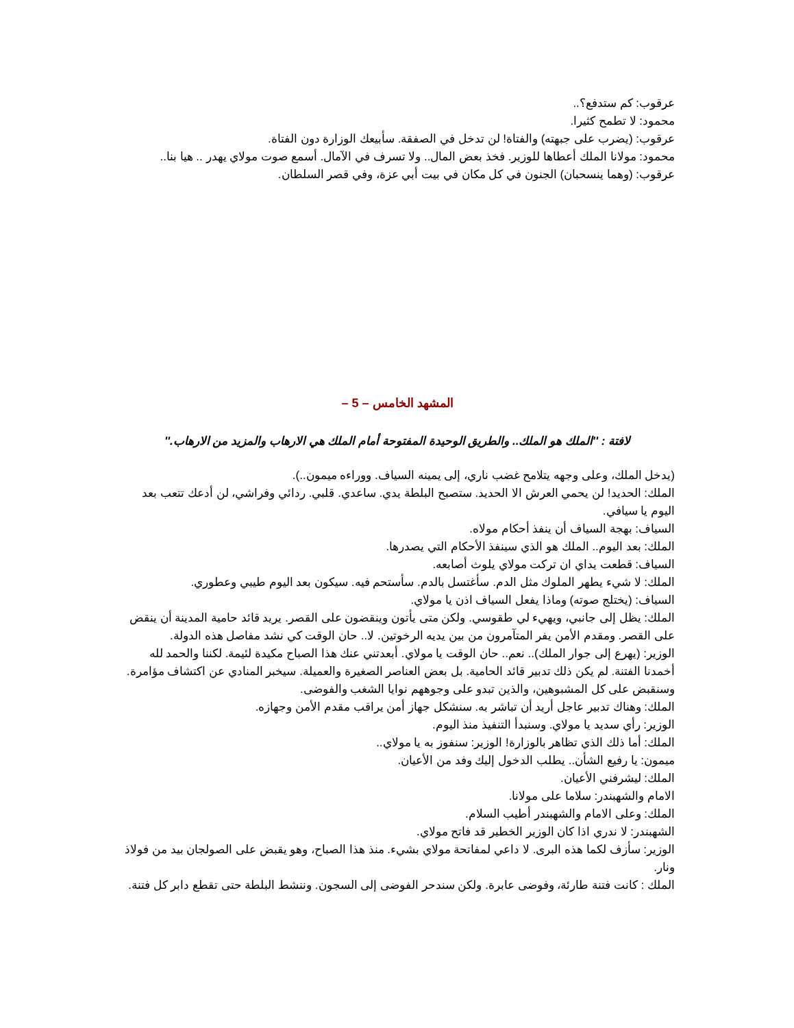عرقوب: كم ستدفع؟..
محمود: لا تطمح كثيرا.
عرقوب: (يضرب على جبهته) والفتاة! لن تدخل في الصفقة. سأبيعك الوزارة دون الفتاة.
محمود: مولانا الملك أعطاها للوزير. فخذ بعض المال.. ولا تسرف في الآمال. أسمع صوت مولاي يهدر .. هيا بنا..
عرقوب: (وهما ينسحبان) الجنون في كل مكان في بيت أبي عزة، وفي قصر السلطان.
المشهد الخامس – 5 –
لافتة : ''الملك هو الملك.. والطريق الوحيدة المفتوحة أمام الملك هي الارهاب والمزيد من الارهاب.''
(يدخل الملك، وعلى وجهه يتلامح غضب ناري، إلى يمينه السياف. ووراءه ميمون..).
الملك: الحديد! لن يحمي العرش الا الحديد. ستصبح البلطة يدي. ساعدي. قلبي. ردائي وفراشي، لن أدعك تتعب بعد اليوم يا سيافي.
السياف: بهجة السياف أن ينفذ أحكام مولاه.
الملك: بعد اليوم.. الملك هو الذي سينفذ الأحكام التي يصدرها.
السياف: قطعت يداي ان تركت مولاي يلوث أصابعه.
الملك: لا شيء يطهر الملوك مثل الدم. سأغتسل بالدم. سأستحم فيه. سيكون بعد اليوم طيبي وعطوري.
السياف: (يختلج صوته) وماذا يفعل السياف اذن يا مولاي.
الملك: يظل إلى جانبي، ويهيء لي طقوسي. ولكن متى يأتون وينقضون على القصر. يريد قائد حامية المدينة أن ينقض على القصر. ومقدم الأمن يفر المتآمرون من بين يديه الرخوتين. لا.. حان الوقت كي نشد مفاصل هذه الدولة.
الوزير: (يهرع إلى جوار الملك).. نعم.. حان الوقت يا مولاي. أبعدتني عنك هذا الصباح مكيدة لئيمة. لكننا والحمد لله أخمدنا الفتنة. لم يكن ذلك تدبير قائد الحامية. بل بعض العناصر الصغيرة والعميلة. سيخبر المنادي عن اكتشاف مؤامرة. وسنقبض على كل المشبوهين، والذين تبدو على وجوههم نوايا الشغب والفوضى.
الملك: وهناك تدبير عاجل أريد أن تباشر به. سنشكل جهاز أمن يراقب مقدم الأمن وجهازه.
الوزير: رأي سديد يا مولاي. وسنبدأ التنفيذ منذ اليوم.
الملك: أما ذلك الذي تظاهر بالوزارة! الوزير: سنفوز به يا مولاي..
ميمون: يا رفيع الشأن.. يطلب الدخول إليك وفد من الأعيان.
الملك: ليشرفني الأعيان.
الامام والشهبندر: سلاما على مولانا.
الملك: وعلى الامام والشهبندر أطيب السلام.
الشهبندر: لا ندري اذا كان الوزير الخطير قد فاتح مولاي.
الوزير: سأزف لكما هذه البرى. لا داعي لمفاتحة مولاي بشيء. منذ هذا الصباح، وهو يقبض على الصولجان بيد من فولاذ ونار.
الملك : كانت فتنة طارئة، وفوضى عابرة. ولكن سندحر الفوضى إلى السجون. وننشط البلطة حتى تقطع دابر كل فتنة.